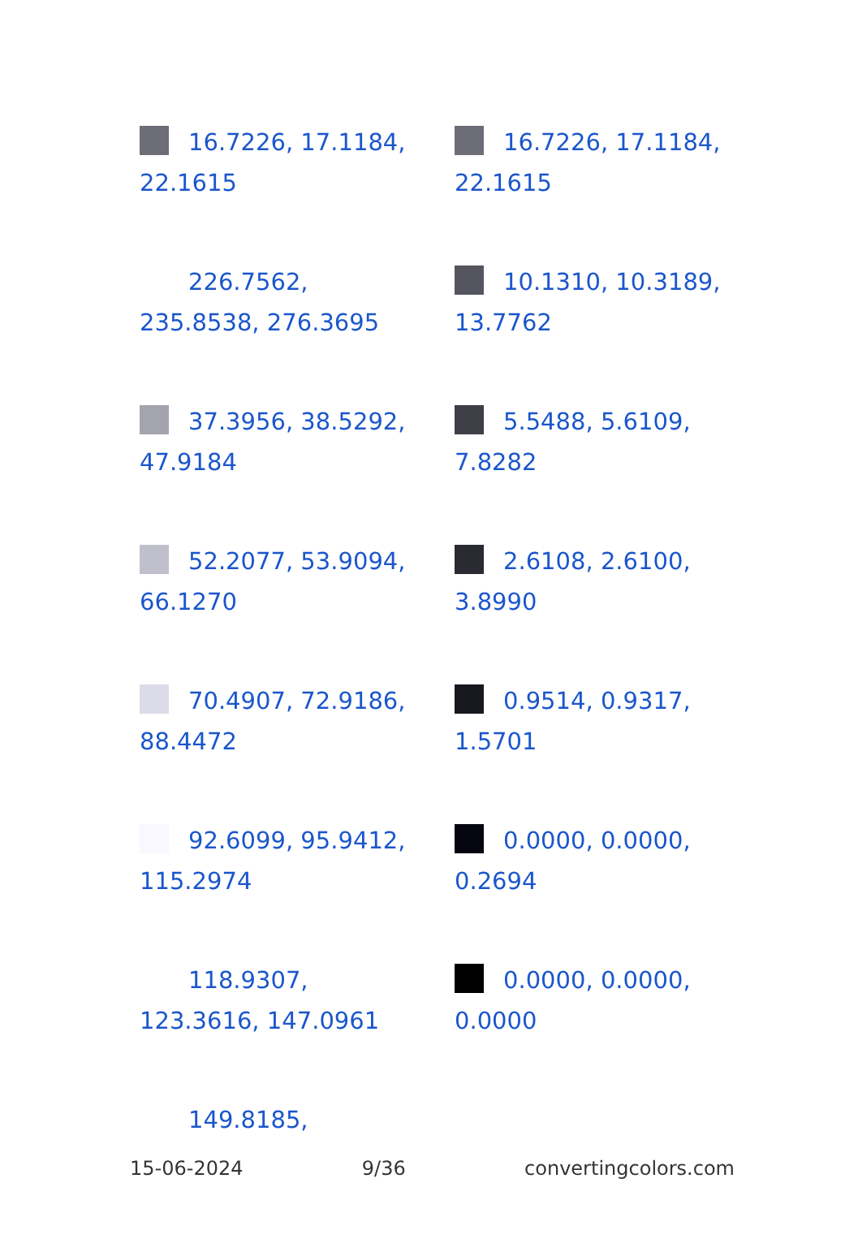16.7226, 17.1184, 22.1615
16.7226, 17.1184, 22.1615
226.7562, 235.8538, 276.3695
10.1310, 10.3189, 13.7762
37.3956, 38.5292, 47.9184
5.5488, 5.6109, 7.8282
52.2077, 53.9094, 66.1270
2.6108, 2.6100, 3.8990
70.4907, 72.9186, 88.4472
0.9514, 0.9317, 1.5701
92.6099, 95.9412, 115.2974
0.0000, 0.0000, 0.2694
118.9307, 123.3616, 147.0961
0.0000, 0.0000, 0.0000
149.8185,
15-06-2024 9/36 convertingcolors.com